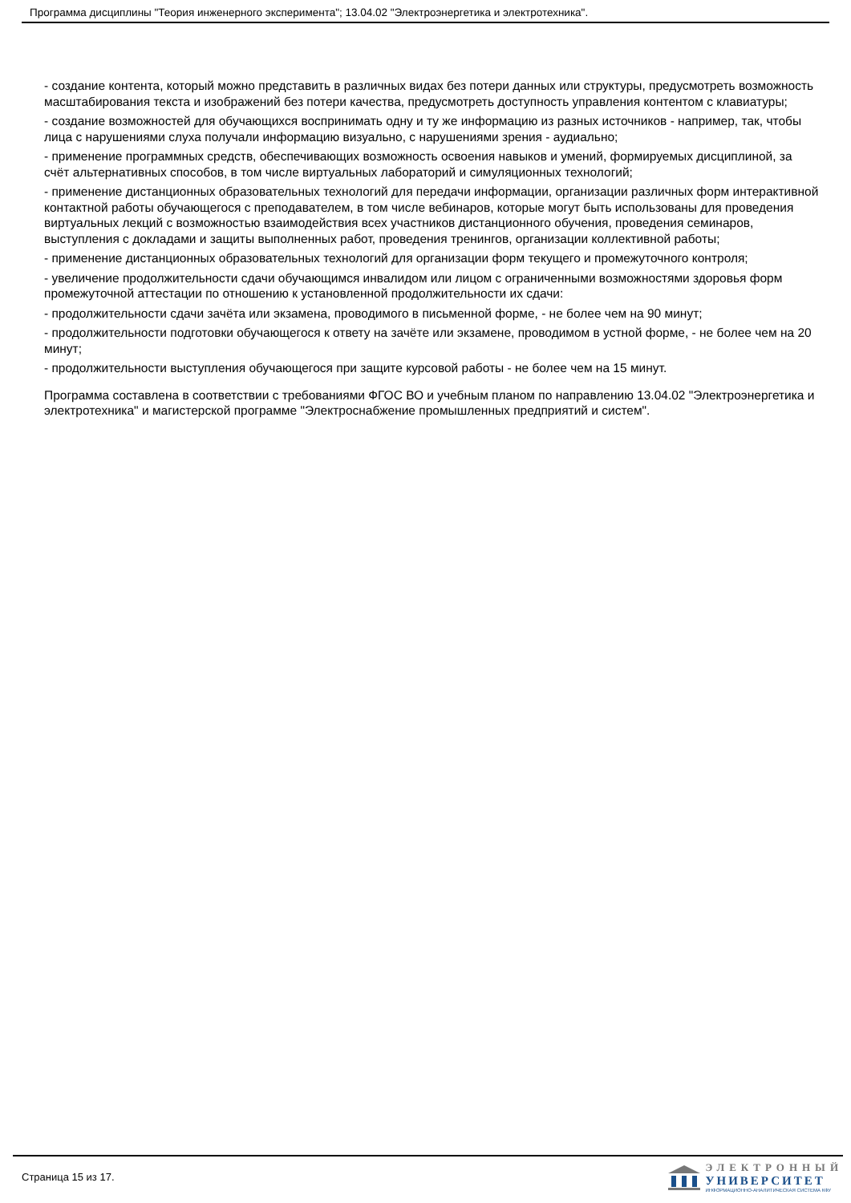Программа дисциплины "Теория инженерного эксперимента"; 13.04.02 "Электроэнергетика и электротехника".
- создание контента, который можно представить в различных видах без потери данных или структуры, предусмотреть возможность масштабирования текста и изображений без потери качества, предусмотреть доступность управления контентом с клавиатуры;
- создание возможностей для обучающихся воспринимать одну и ту же информацию из разных источников - например, так, чтобы лица с нарушениями слуха получали информацию визуально, с нарушениями зрения - аудиально;
- применение программных средств, обеспечивающих возможность освоения навыков и умений, формируемых дисциплиной, за счёт альтернативных способов, в том числе виртуальных лабораторий и симуляционных технологий;
- применение дистанционных образовательных технологий для передачи информации, организации различных форм интерактивной контактной работы обучающегося с преподавателем, в том числе вебинаров, которые могут быть использованы для проведения виртуальных лекций с возможностью взаимодействия всех участников дистанционного обучения, проведения семинаров, выступления с докладами и защиты выполненных работ, проведения тренингов, организации коллективной работы;
- применение дистанционных образовательных технологий для организации форм текущего и промежуточного контроля;
- увеличение продолжительности сдачи обучающимся инвалидом или лицом с ограниченными возможностями здоровья форм промежуточной аттестации по отношению к установленной продолжительности их сдачи:
- продолжительности сдачи зачёта или экзамена, проводимого в письменной форме, - не более чем на 90 минут;
- продолжительности подготовки обучающегося к ответу на зачёте или экзамене, проводимом в устной форме, - не более чем на 20 минут;
- продолжительности выступления обучающегося при защите курсовой работы - не более чем на 15 минут.
Программа составлена в соответствии с требованиями ФГОС ВО и учебным планом по направлению 13.04.02 "Электроэнергетика и электротехника" и магистерской программе "Электроснабжение промышленных предприятий и систем".
Страница 15 из 17.
ЭЛЕКТРОННЫЙ
УНИВЕРСИТЕТ
ИНФОРМАЦИОННО-АНАЛИТИЧЕСКАЯ СИСТЕМА КФУ